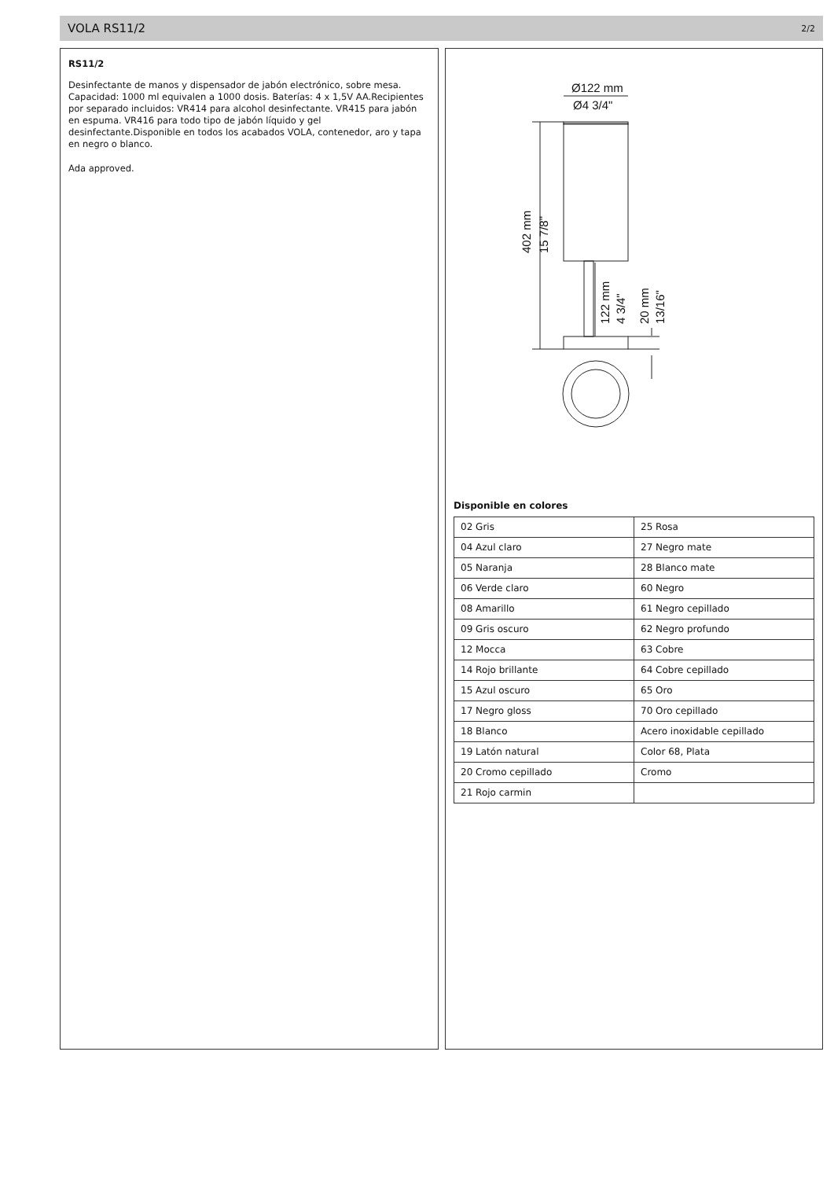VOLA RS11/2 2/2
RS11/2
Desinfectante de manos y dispensador de jabón electrónico, sobre mesa. Capacidad: 1000 ml equivalen a 1000 dosis. Baterías: 4 x 1,5V AA.Recipientes por separado incluidos: VR414 para alcohol desinfectante. VR415 para jabón en espuma. VR416 para todo tipo de jabón líquido y gel desinfectante.Disponible en todos los acabados VOLA, contenedor, aro y tapa en negro o blanco.
Ada approved.
Ø122 mm
Ø4 3/4"
402 mm
15 7/8"
122 mm
4 3/4"
20 mm
13/16"
Disponible en colores
| 02 Gris | 25 Rosa |
| 04 Azul claro | 27 Negro mate |
| 05 Naranja | 28 Blanco mate |
| 06 Verde claro | 60 Negro |
| 08 Amarillo | 61 Negro cepillado |
| 09 Gris oscuro | 62 Negro profundo |
| 12 Mocca | 63 Cobre |
| 14 Rojo brillante | 64 Cobre cepillado |
| 15 Azul oscuro | 65 Oro |
| 17 Negro gloss | 70 Oro cepillado |
| 18 Blanco | Acero inoxidable cepillado |
| 19 Latón natural | Color 68, Plata |
| 20 Cromo cepillado | Cromo |
| 21 Rojo carmin | |